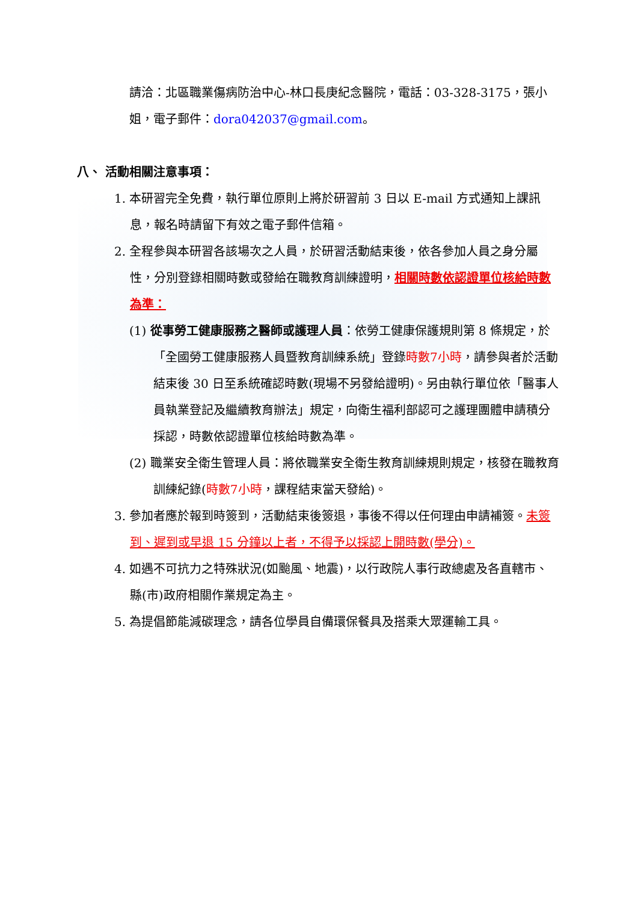請洽：北區職業傷病防治中心-林口長庚紀念醫院，電話：03-328-3175，張小姐，電子郵件：dora042037@gmail.com。
八、 活動相關注意事項：
1. 本研習完全免費，執行單位原則上將於研習前 3 日以 E-mail 方式通知上課訊息，報名時請留下有效之電子郵件信箱。
2. 全程參與本研習各該場次之人員，於研習活動結束後，依各參加人員之身分屬性，分別登錄相關時數或發給在職教育訓練證明，相關時數依認證單位核給時數為準：
(1) 從事勞工健康服務之醫師或護理人員：依勞工健康保護規則第 8 條規定，於「全國勞工健康服務人員暨教育訓練系統」登錄時數7小時，請參與者於活動結束後 30 日至系統確認時數(現場不另發給證明)。另由執行單位依「醫事人員執業登記及繼續教育辦法」規定，向衛生福利部認可之護理團體申請積分採認，時數依認證單位核給時數為準。
(2) 職業安全衛生管理人員：將依職業安全衛生教育訓練規則規定，核發在職教育訓練紀錄(時數7小時，課程結束當天發給)。
3. 參加者應於報到時簽到，活動結束後簽退，事後不得以任何理由申請補簽。未簽到、遲到或早退 15 分鐘以上者，不得予以採認上開時數(學分)。
4. 如遇不可抗力之特殊狀況(如颱風、地震)，以行政院人事行政總處及各直轄市、縣(市)政府相關作業規定為主。
5. 為提倡節能減碳理念，請各位學員自備環保餐具及搭乘大眾運輸工具。